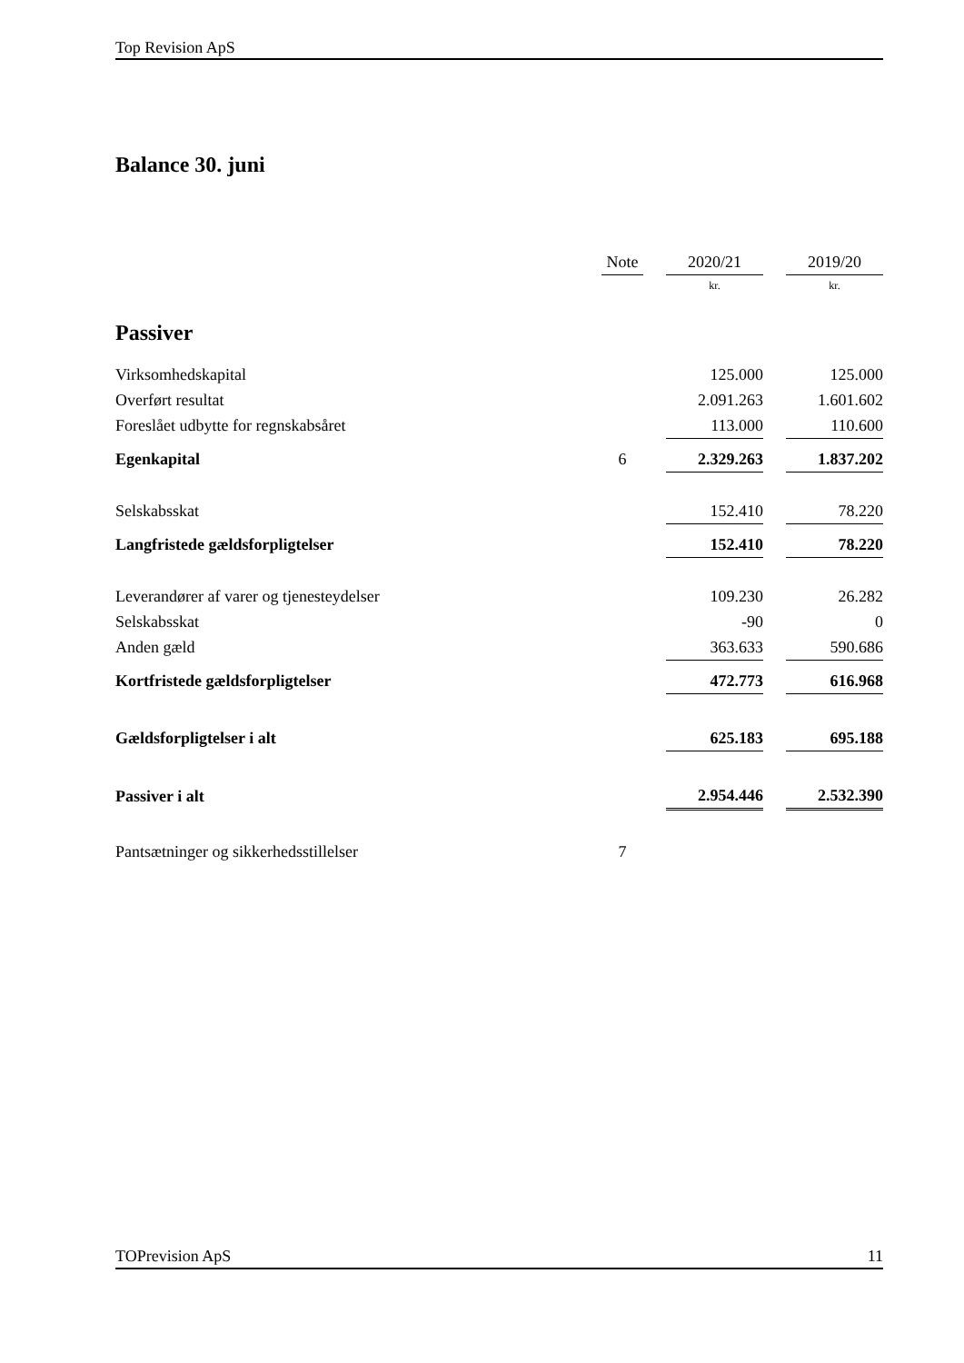Top Revision ApS
Balance 30. juni
| | Note | | 2020/21 | | 2019/20 |
| | | | kr. | | kr. |
| Passiver | | | | | |
| Virksomhedskapital | | | 125.000 | | 125.000 |
| Overført resultat | | | 2.091.263 | | 1.601.602 |
| Foreslået udbytte for regnskabsåret | | | 113.000 | | 110.600 |
| Egenkapital | 6 | | 2.329.263 | | 1.837.202 |
| Selskabsskat | | | 152.410 | | 78.220 |
| Langfristede gældsforpligtelser | | | 152.410 | | 78.220 |
| Leverandører af varer og tjenesteydelser | | | 109.230 | | 26.282 |
| Selskabsskat | | | -90 | | 0 |
| Anden gæld | | | 363.633 | | 590.686 |
| Kortfristede gældsforpligtelser | | | 472.773 | | 616.968 |
| Gældsforpligtelser i alt | | | 625.183 | | 695.188 |
| Passiver i alt | | | 2.954.446 | | 2.532.390 |
| Pantsætninger og sikkerhedsstillelser | 7 | | | | |
TOPrevision ApS 11